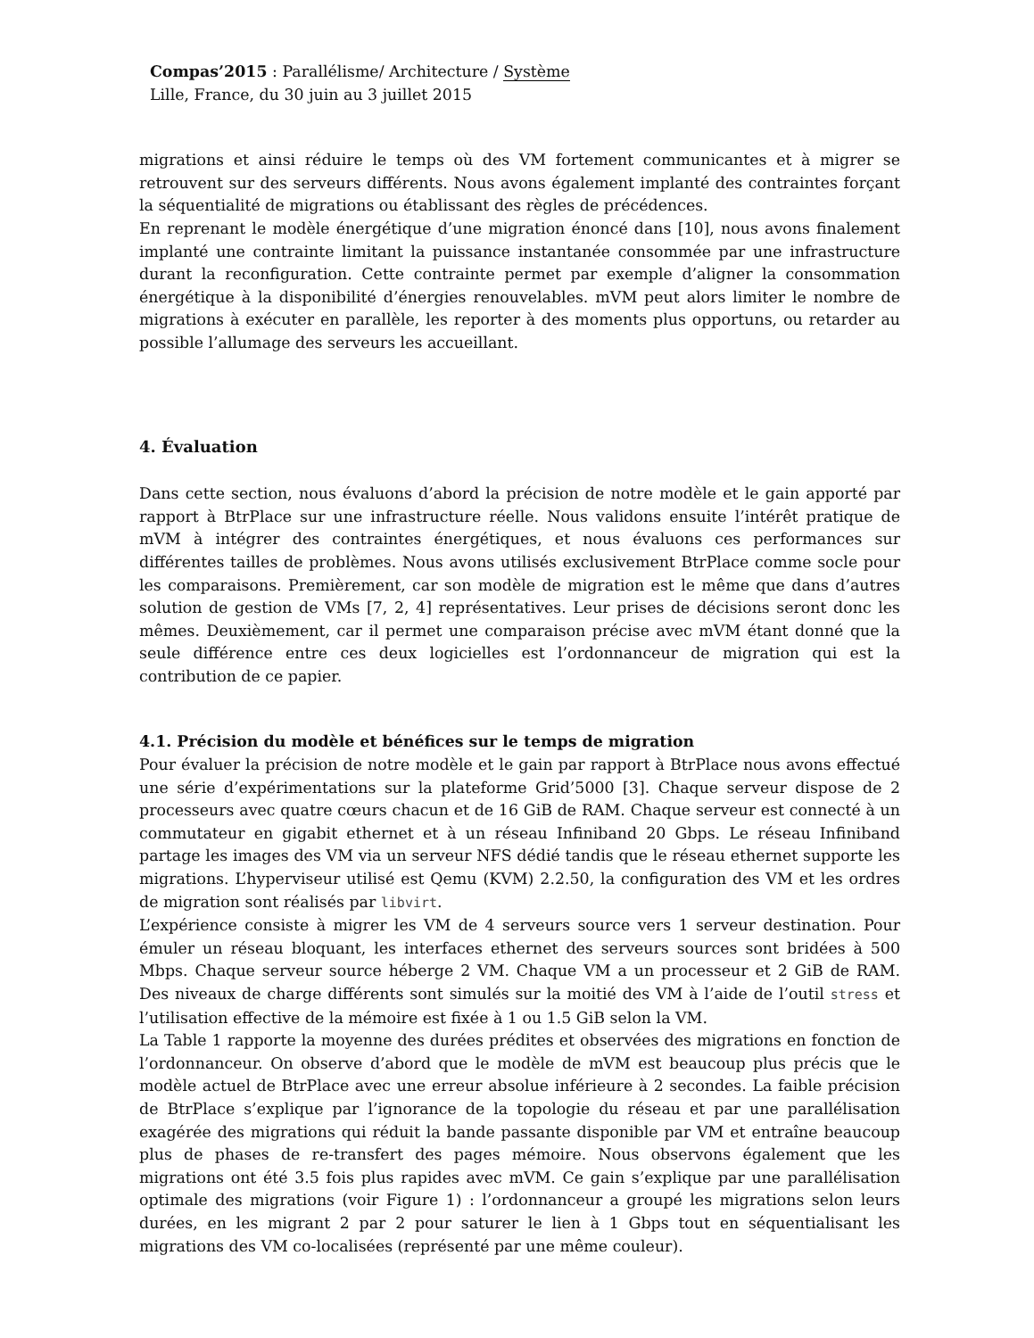Compas’2015 : Parallélisme/ Architecture / Système
Lille, France, du 30 juin au 3 juillet 2015
migrations et ainsi réduire le temps où des VM fortement communicantes et à migrer se retrouvent sur des serveurs différents. Nous avons également implanté des contraintes forçant la séquentialité de migrations ou établissant des règles de précédences.
En reprenant le modèle énergétique d’une migration énoncé dans [10], nous avons finalement implanté une contrainte limitant la puissance instantanée consommée par une infrastructure durant la reconfiguration. Cette contrainte permet par exemple d’aligner la consommation énergétique à la disponibilité d’énergies renouvelables. mVM peut alors limiter le nombre de migrations à exécuter en parallèle, les reporter à des moments plus opportuns, ou retarder au possible l’allumage des serveurs les accueillant.
4. Évaluation
Dans cette section, nous évaluons d’abord la précision de notre modèle et le gain apporté par rapport à BtrPlace sur une infrastructure réelle. Nous validons ensuite l’intérêt pratique de mVM à intégrer des contraintes énergétiques, et nous évaluons ces performances sur différentes tailles de problèmes. Nous avons utilisés exclusivement BtrPlace comme socle pour les comparaisons. Premièrement, car son modèle de migration est le même que dans d’autres solution de gestion de VMs [7, 2, 4] représentatives. Leur prises de décisions seront donc les mêmes. Deuxièmement, car il permet une comparaison précise avec mVM étant donné que la seule différence entre ces deux logicielles est l’ordonnanceur de migration qui est la contribution de ce papier.
4.1. Précision du modèle et bénéfices sur le temps de migration
Pour évaluer la précision de notre modèle et le gain par rapport à BtrPlace nous avons effectué une série d’expérimentations sur la plateforme Grid’5000 [3]. Chaque serveur dispose de 2 processeurs avec quatre cœurs chacun et de 16 GiB de RAM. Chaque serveur est connecté à un commutateur en gigabit ethernet et à un réseau Infiniband 20 Gbps. Le réseau Infiniband partage les images des VM via un serveur NFS dédié tandis que le réseau ethernet supporte les migrations. L’hyperviseur utilisé est Qemu (KVM) 2.2.50, la configuration des VM et les ordres de migration sont réalisés par libvirt.
L’expérience consiste à migrer les VM de 4 serveurs source vers 1 serveur destination. Pour émuler un réseau bloquant, les interfaces ethernet des serveurs sources sont bridées à 500 Mbps. Chaque serveur source héberge 2 VM. Chaque VM a un processeur et 2 GiB de RAM. Des niveaux de charge différents sont simulés sur la moitié des VM à l’aide de l’outil stress et l’utilisation effective de la mémoire est fixée à 1 ou 1.5 GiB selon la VM.
La Table 1 rapporte la moyenne des durées prédites et observées des migrations en fonction de l’ordonnanceur. On observe d’abord que le modèle de mVM est beaucoup plus précis que le modèle actuel de BtrPlace avec une erreur absolue inférieure à 2 secondes. La faible précision de BtrPlace s’explique par l’ignorance de la topologie du réseau et par une parallélisation exagérée des migrations qui réduit la bande passante disponible par VM et entraîne beaucoup plus de phases de re-transfert des pages mémoire. Nous observons également que les migrations ont été 3.5 fois plus rapides avec mVM. Ce gain s’explique par une parallélisation optimale des migrations (voir Figure 1) : l’ordonnanceur a groupé les migrations selon leurs durées, en les migrant 2 par 2 pour saturer le lien à 1 Gbps tout en séquentialisant les migrations des VM co-localisées (représenté par une même couleur).